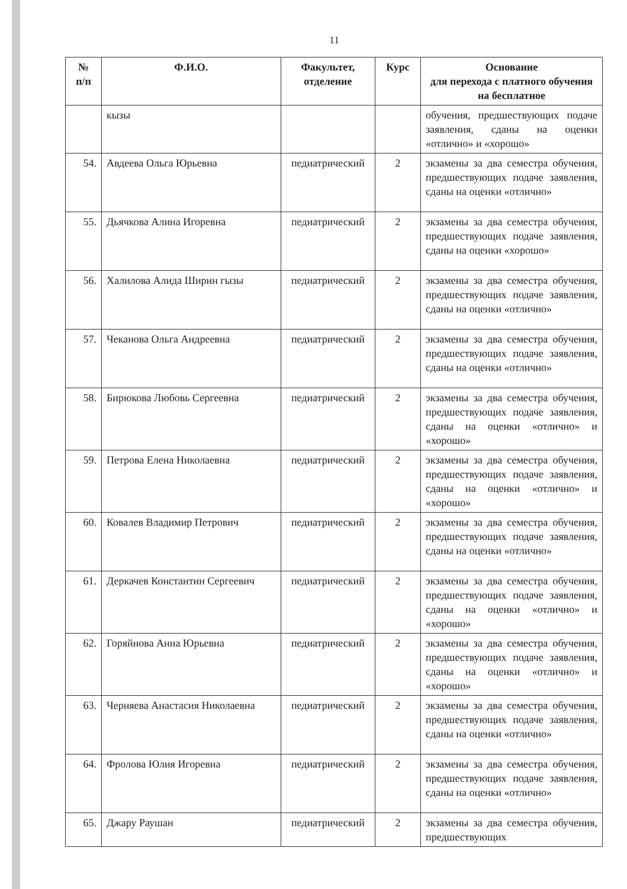11
| № п/п | Ф.И.О. | Факультет, отделение | Курс | Основание для перехода с платного обучения на бесплатное |
| --- | --- | --- | --- | --- |
| | кызы | | | обучения, предшествующих подаче заявления, сданы на оценки «отлично» и «хорошо» |
| 54. | Авдеева Ольга Юрьевна | педиатрический | 2 | экзамены за два семестра обучения, предшествующих подаче заявления, сданы на оценки «отлично» |
| 55. | Дьячкова Алина Игоревна | педиатрический | 2 | экзамены за два семестра обучения, предшествующих подаче заявления, сданы на оценки «хорошо» |
| 56. | Халилова Алида Ширин гызы | педиатрический | 2 | экзамены за два семестра обучения, предшествующих подаче заявления, сданы на оценки «отлично» |
| 57. | Чеканова Ольга Андреевна | педиатрический | 2 | экзамены за два семестра обучения, предшествующих подаче заявления, сданы на оценки «отлично» |
| 58. | Бирюкова Любовь Сергеевна | педиатрический | 2 | экзамены за два семестра обучения, предшествующих подаче заявления, сданы на оценки «отлично» и «хорошо» |
| 59. | Петрова Елена Николаевна | педиатрический | 2 | экзамены за два семестра обучения, предшествующих подаче заявления, сданы на оценки «отлично» и «хорошо» |
| 60. | Ковалев Владимир Петрович | педиатрический | 2 | экзамены за два семестра обучения, предшествующих подаче заявления, сданы на оценки «отлично» |
| 61. | Деркачев Константин Сергеевич | педиатрический | 2 | экзамены за два семестра обучения, предшествующих подаче заявления, сданы на оценки «отлично» и «хорошо» |
| 62. | Горяйнова Анна Юрьевна | педиатрический | 2 | экзамены за два семестра обучения, предшествующих подаче заявления, сданы на оценки «отлично» и «хорошо» |
| 63. | Черняева Анастасия Николаевна | педиатрический | 2 | экзамены за два семестра обучения, предшествующих подаче заявления, сданы на оценки «отлично» |
| 64. | Фролова Юлия Игоревна | педиатрический | 2 | экзамены за два семестра обучения, предшествующих подаче заявления, сданы на оценки «отлично» |
| 65. | Джару Раушан | педиатрический | 2 | экзамены за два семестра обучения, предшествующих |